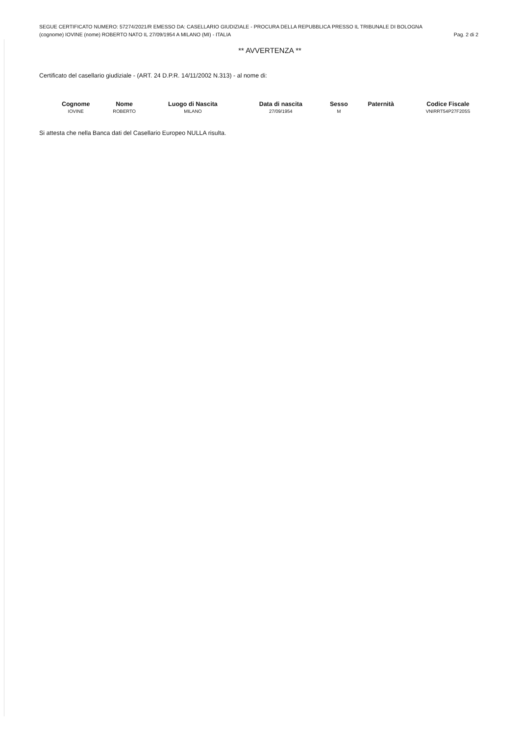SEGUE CERTIFICATO NUMERO: 57274/2021/R EMESSO DA: CASELLARIO GIUDIZIALE - PROCURA DELLA REPUBBLICA PRESSO IL TRIBUNALE DI BOLOGNA
(cognome) IOVINE (nome) ROBERTO NATO IL 27/09/1954 A MILANO (MI) - ITALIA Pag. 2 di 2
** AVVERTENZA **
Certificato del casellario giudiziale - (ART. 24 D.P.R. 14/11/2002 N.313) - al nome di:
| Cognome | Nome | Luogo di Nascita | Data di nascita | Sesso | Paternità | Codice Fiscale |
| --- | --- | --- | --- | --- | --- | --- |
| IOVINE | ROBERTO | MILANO | 27/09/1954 | M | | VNIRRT54P27F205S |
Si attesta che nella Banca dati del Casellario Europeo NULLA risulta.